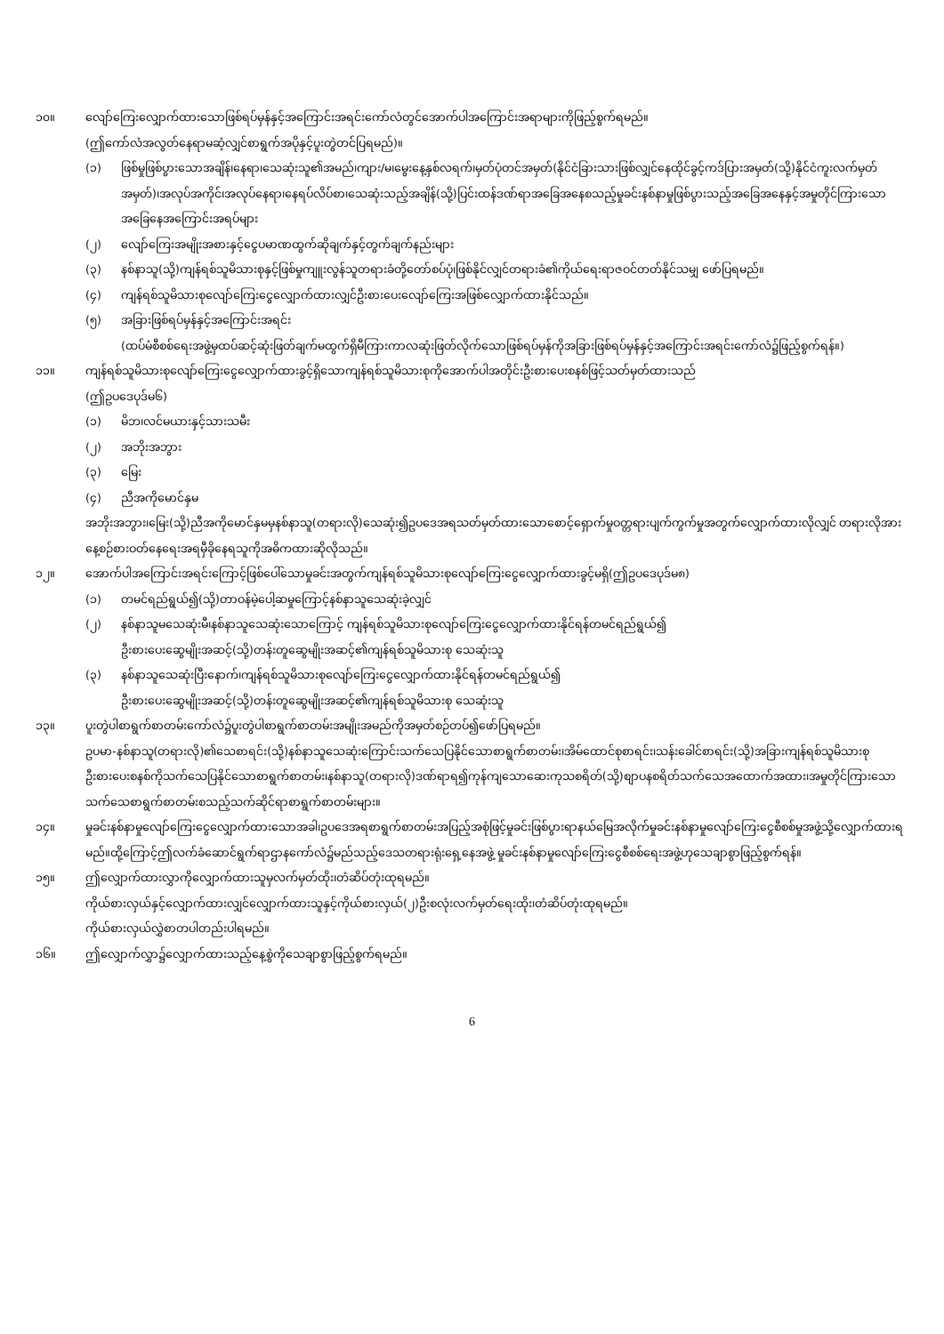၁၀။ လျော်ကြေးလျှောက်ထားသောဖြစ်ရပ်မှန်နှင့်အကြောင်းအရင်းကော်လံတွင်အောက်ပါအကြောင်းအရာများကိုဖြည့်စွက်ရမည်။
(ဤကော်လံအလွတ်နေရာမဆံ့လျှင်စာရွက်အပိုနှင့်ပူးတွဲတင်ပြရမည်)။
(၁) ဖြစ်မှုဖြစ်ပွားသောအချိန်၊နေရာ၊သေဆုံးသူ၏အမည်၊ကျား/မ၊မွေးနေ့နှစ်လရက်၊မှတ်ပုံတင်အမှတ်(နိုင်ငံခြားသားဖြစ်လျှင်နေထိုင်ခွင့်ကဒ်ပြားအမှတ်(သို့)နိုင်ငံကူးလက်မှတ်အမှတ်)၊အလုပ်အကိုင်၊အလုပ်နေရာ၊နေရပ်လိပ်စာ၊သေဆုံးသည့်အချိန်(သို့)ပြင်းထန်ဒဏ်ရာအခြေအနေစသည့်မှုခင်းနစ်နာမှုဖြစ်ပွားသည့်အခြေအနေနှင့်အမှုတိုင်ကြားသောအခြေနေအကြောင်းအရပ်များ
(၂) လျော်ကြေးအမျိုးအစားနှင့်ငွေပမာဏထွက်ဆိုချက်နှင့်တွက်ချက်နည်းများ
(၃) နစ်နာသူ(သို့)ကျန်ရစ်သူမိသားစုနှင့်ဖြစ်မှုကျူးလွန်သူတရားခံတို့တော်စပ်ပုံ၊ဖြစ်နိုင်လျှင်တရားခံ၏ကိုယ်ရေးရာဇဝင်တတ်နိုင်သမျှ ဖော်ပြရမည်။
(၄) ကျန်ရစ်သူမိသားစုလျော်ကြေးငွေလျှောက်ထားလျှင်ဦးစားပေးလျော်ကြေးအဖြစ်လျှောက်ထားနိုင်သည်။
(၅) အခြားဖြစ်ရပ်မှန်နှင့်အကြောင်းအရင်း
(ထပ်မံစီစစ်ရေးအဖွဲ့မှထပ်ဆင့်ဆုံးဖြတ်ချက်မထွက်ရှိမီကြားကာလဆုံးဖြတ်လိုက်သောဖြစ်ရပ်မှန်ကိုအခြားဖြစ်ရပ်မှန်နှင့်အကြောင်းအရင်းကော်လံ၌ဖြည့်စွက်ရန်။)
၁၁။ ကျန်ရစ်သူမိသားစုလျော်ကြေးငွေလျှောက်ထားခွင့်ရှိသောကျန်ရစ်သူမိသားစုကိုအောက်ပါအတိုင်းဦးစားပေးစနစ်ဖြင့်သတ်မှတ်ထားသည်
(ဤဥပဒေပုဒ်မ၆)
(၁) မိဘ၊လင်မယားနှင့်သားသမီး
(၂) အဘိုးအဘွား
(၃) မြေး
(၄) ညီအကိုမောင်နှမ
အဘိုးအဘွား၊မြေး(သို့)ညီအကိုမောင်နှမမှနစ်နာသူ(တရားလို)သေဆုံး၍ဥပဒေအရသတ်မှတ်ထားသောစောင့်ရှောက်မှုဝတ္တရားပျက်ကွက်မှုအတွက်လျှောက်ထားလိုလျှင် တရားလိုအားနေ့စဉ်စားဝတ်နေရေးအရမှီခိုနေရသူကိုအဓိကထားဆိုလိုသည်။
၁၂။ အောက်ပါအကြောင်းအရင်းကြောင့်ဖြစ်ပေါ်သောမှုခင်းအတွက်ကျန်ရစ်သူမိသားစုလျော်ကြေးငွေလျှောက်ထားခွင့်မရှိ(ဤဥပဒေပုဒ်မ၈)
(၁) တမင်ရည်ရွယ်၍(သို့)တာဝန်မဲ့ပေါ့ဆမှုကြောင့်နစ်နာသူသေဆုံးခဲ့လျှင်
(၂) နစ်နာသူမသေဆုံးမီ၊နစ်နာသူသေဆုံးသောကြောင့် ကျန်ရစ်သူမိသားစုလျော်ကြေးငွေလျှောက်ထားနိုင်ရန်တမင်ရည်ရွယ်၍
ဦးစားပေးဆွေမျိုးအဆင့်(သို့)တန်းတူဆွေမျိုးအဆင့်၏ကျန်ရစ်သူမိသားစု သေဆုံးသူ
(၃) နစ်နာသူသေဆုံးပြီးနောက်၊ကျန်ရစ်သူမိသားစုလျော်ကြေးငွေလျှောက်ထားနိုင်ရန်တမင်ရည်ရွယ်၍
ဦးစားပေးဆွေမျိုးအဆင့်(သို့)တန်းတူဆွေမျိုးအဆင့်၏ကျန်ရစ်သူမိသားစု သေဆုံးသူ
၁၃။ ပူးတွဲပါစာရွက်စာတမ်းကော်လံ၌ပူးတွဲပါစာရွက်စာတမ်းအမျိုးအမည်ကိုအမှတ်စဉ်တပ်၍ဖော်ပြရမည်။
ဥပမာ-နစ်နာသူ(တရားလို)၏သေစာရင်း(သို့)နစ်နာသူသေဆုံးကြောင်းသက်သေပြနိုင်သောစာရွက်စာတမ်း၊အိမ်ထောင်စုစာရင်း၊သန်းခေါင်စာရင်း(သို့)အခြားကျန်ရစ်သူမိသားစုဦးစားပေးစနစ်ကိုသက်သေပြနိုင်သောစာရွက်စာတမ်း၊နစ်နာသူ(တရားလို)ဒဏ်ရာရ၍ကုန်ကျသောဆေးကုသစရိတ်(သို့)စျာပနစရိတ်သက်သေအထောက်အထား၊အမှုတိုင်ကြားသောသက်သေစာရွက်စာတမ်းစသည့်သက်ဆိုင်ရာစာရွက်စာတမ်းများ။
၁၄။ မှုခင်းနစ်နာမှုလျော်ကြေးငွေလျှောက်ထားသောအခါ၊ဥပဒေအရစာရွက်စာတမ်းအပြည့်အစုံဖြင့်မှုခင်းဖြစ်ပွားရာနယ်မြေအလိုက်မှုခင်းနစ်နာမှုလျော်ကြေးငွေစီစစ်မှုအဖွဲ့သို့လျှောက်ထားရမည်။ထို့ကြောင့်ဤလက်ခံဆောင်ရွက်ရာဌာနကော်လံ၌မည်သည့်ဒေသတရားရုံးရှေ့နေအဖွဲ့ မှုခင်းနစ်နာမှုလျော်ကြေးငွေစီစစ်ရေးအဖွဲ့ဟုသေချာစွာဖြည့်စွက်ရန်။
၁၅။ ဤလျှောက်ထားလွှာကိုလျှောက်ထားသူမှလက်မှတ်ထိုး၊တံဆိပ်တုံးထုရမည်။
ကိုယ်စားလှယ်နှင့်လျှောက်ထားလျှင်လျှောက်ထားသူနှင့်ကိုယ်စားလှယ်(၂)ဦးစလုံးလက်မှတ်ရေးထိုး၊တံဆိပ်တုံးထုရမည်။
ကိုယ်စားလှယ်လွှဲစာတပါတည်းပါရမည်။
၁၆။ ဤလျှောက်လွှာ၌လျှောက်ထားသည့်နေ့စွဲကိုသေချာစွာဖြည့်စွက်ရမည်။
6